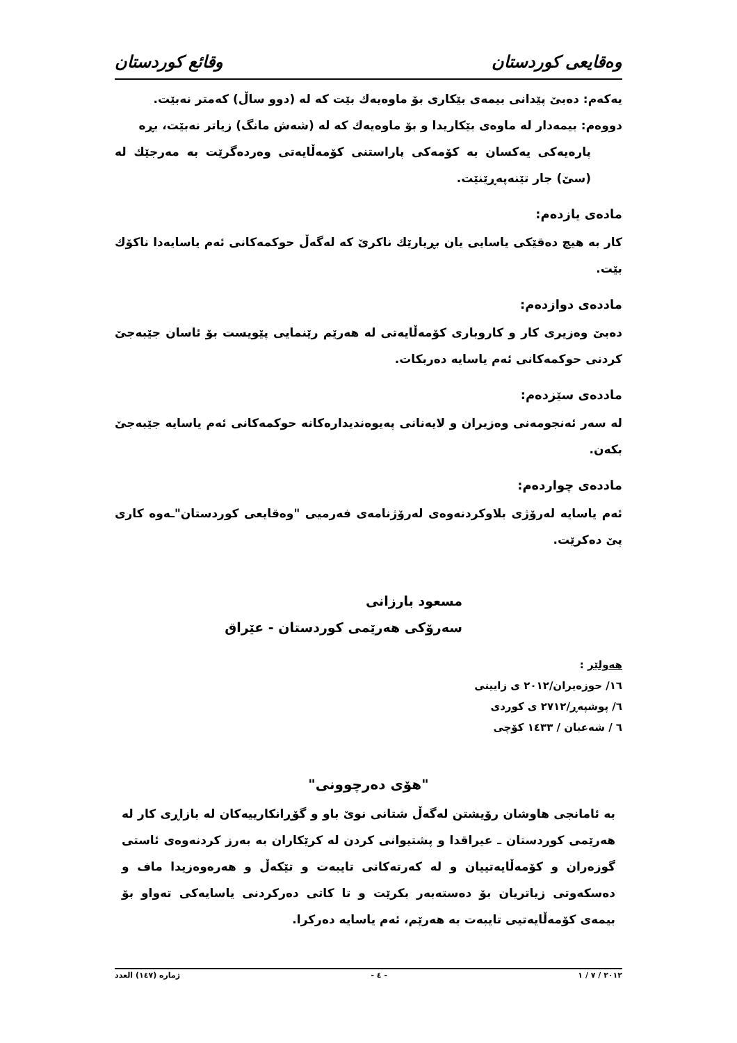وەقايعی كوردستان وقائع كوردستان
یەكەم: دەبێ پێدانی بیمەی بێكاری بۆ ماوەیەك بێت كە لە (دوو ساڵ) كەمتر نەبێت.
دووەم: بیمەدار لە ماوەی بێكاریدا و بۆ ماوەیەك كە لە (شەش مانگ) زیاتر نەبێت، بڕە
پارەیەكی یەكسان بە كۆمەكی پاراستنی كۆمەڵایەتی وەردەگرێت بە مەرجێك لە (سێ) جار تێنەپەڕێنێت.
مادەی یازدەم:
كار بە هیچ دەقێكی یاسایی یان بڕیارێك ناكرێ كە لەگەڵ حوكمەكانی ئەم یاسایەدا ناكۆك بێت.
ماددەی دوازدەم:
دەبێ وەزیری كار و كاروباری كۆمەڵایەتی لە هەرێم رێنمایی پێویست بۆ ئاسان جێبەجێ كردنی حوكمەكانی ئەم یاسایە دەربكات.
ماددەی سێزدەم:
لە سەر ئەنجومەنی وەزیران و لایەنانی پەیوەندیدارەكانە حوكمەكانی ئەم یاسایە جێبەجێ بكەن.
ماددەی چواردەم:
ئەم یاسایە لەرۆژی بلاوكردنەوەی لەرۆژنامەی فەرمیی "وەقایعی كوردستان"ـەوە كاری پێ دەكرێت.
مسعود بارزانی
سەرۆكی هەرێمی كوردستان - عێراق
هەولێر :
١٦/ حوزەیران/٢٠١٢ ی زایینی
٦/ پوشپەڕ/٢٧١٢ ی كوردی
٦ / شەعبان / ١٤٣٣ كۆچی
"هۆی دەرچوونی"
بە ئامانجی هاوشان رۆیشتن لەگەڵ شتانی نوێ باو و گۆڕانكارییەكان لە بازاڕی كار لە هەرێمی كوردستان ـ عیراقدا و پشتیوانی كردن لە كرێكاران بە بەرز كردنەوەی ئاستی گوزەران و كۆمەڵایەتییان و لە كەرتەكانی تایبەت و تێكەڵ و هەرەوەزیدا ماف و دەسكەوتی زیاتریان بۆ دەستەبەر بكرێت و تا كاتی دەركردنی یاسایەكی تەواو بۆ بیمەی كۆمەڵایەتیی تایبەت بە هەرێم، ئەم یاسایە دەركرا.
٢٠١٢ / ٧ / ١ - ٤ - ژمارە (١٤٧) العدد